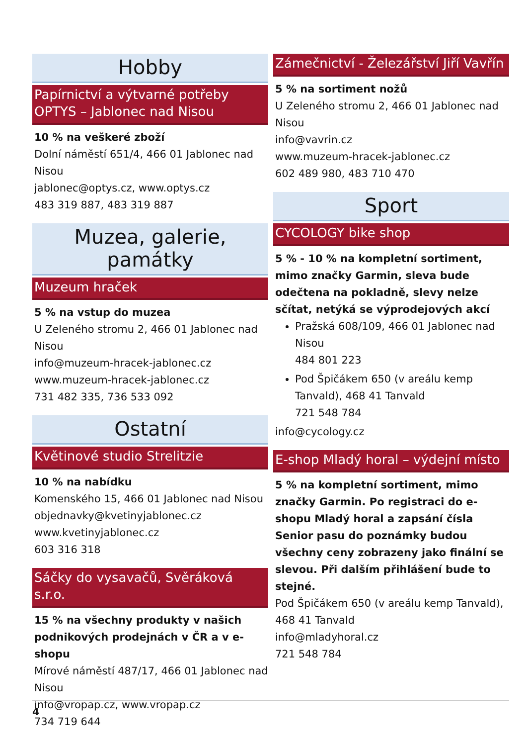Hobby
Papírnictví a výtvarné potřeby OPTYS – Jablonec nad Nisou
10 % na veškeré zboží
Dolní náměstí 651/4, 466 01 Jablonec nad Nisou
jablonec@optys.cz, www.optys.cz
483 319 887, 483 319 887
Muzea, galerie, památky
Muzeum hraček
5 % na vstup do muzea
U Zeleného stromu 2, 466 01 Jablonec nad Nisou
info@muzeum-hracek-jablonec.cz
www.muzeum-hracek-jablonec.cz
731 482 335, 736 533 092
Ostatní
Květinové studio Strelitzie
10 % na nabídku
Komenského 15, 466 01 Jablonec nad Nisou
objednavky@kvetinyjablonec.cz
www.kvetinyjablonec.cz
603 316 318
Sáčky do vysavačů, Svěráková s.r.o.
15 % na všechny produkty v našich podnikových prodejnách v ČR a v e-shopu
Mírové náměstí 487/17, 466 01 Jablonec nad Nisou
info@vropap.cz, www.vropap.cz
734 719 644
Zámečnictví - Železářství Jiří Vavřín
5 % na sortiment nožů
U Zeleného stromu 2, 466 01 Jablonec nad Nisou
info@vavrin.cz
www.muzeum-hracek-jablonec.cz
602 489 980, 483 710 470
Sport
CYCOLOGY bike shop
5 % - 10 % na kompletní sortiment, mimo značky Garmin, sleva bude odečtena na pokladně, slevy nelze sčítat, netýká se výprodejových akcí
Pražská 608/109, 466 01 Jablonec nad Nisou
484 801 223
Pod Špičákem 650 (v areálu kemp Tanvald), 468 41 Tanvald
721 548 784
info@cycology.cz
E-shop Mladý horal – výdejní místo
5 % na kompletní sortiment, mimo značky Garmin. Po registraci do e-shopu Mladý horal a zapsání čísla Senior pasu do poznámky budou všechny ceny zobrazeny jako finální se slevou. Při dalším přihlášení bude to stejné.
Pod Špičákem 650 (v areálu kemp Tanvald), 468 41 Tanvald
info@mladyhoral.cz
721 548 784
4